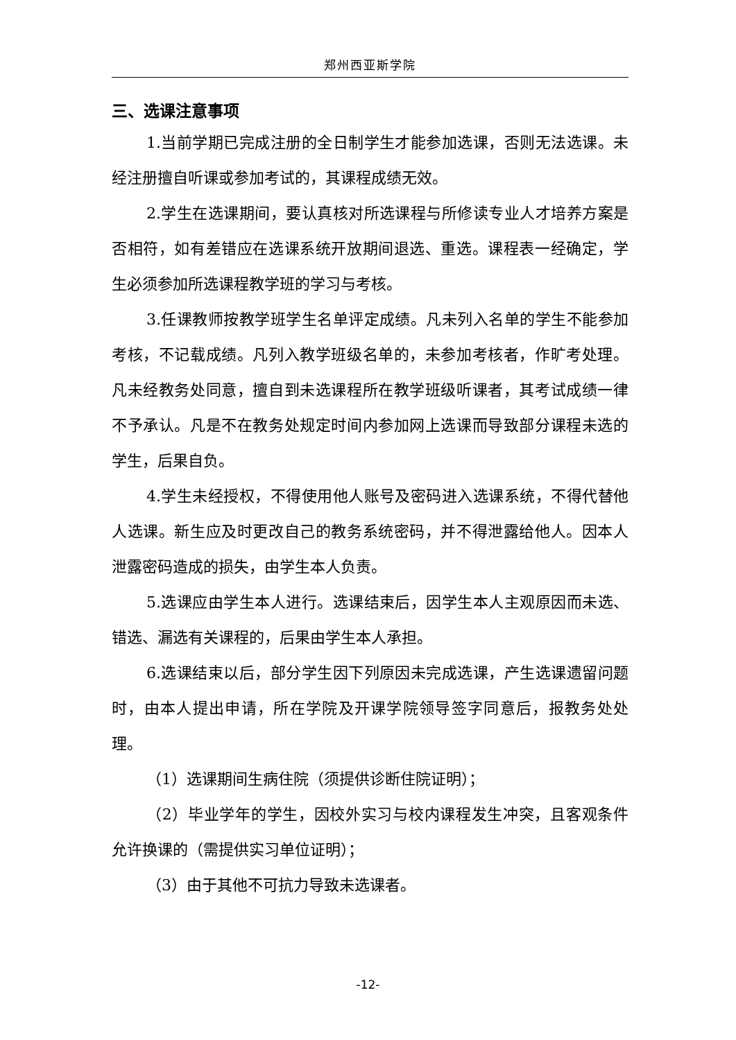郑州西亚斯学院
三、选课注意事项
1.当前学期已完成注册的全日制学生才能参加选课，否则无法选课。未经注册擅自听课或参加考试的，其课程成绩无效。
2.学生在选课期间，要认真核对所选课程与所修读专业人才培养方案是否相符，如有差错应在选课系统开放期间退选、重选。课程表一经确定，学生必须参加所选课程教学班的学习与考核。
3.任课教师按教学班学生名单评定成绩。凡未列入名单的学生不能参加考核，不记载成绩。凡列入教学班级名单的，未参加考核者，作旷考处理。凡未经教务处同意，擅自到未选课程所在教学班级听课者，其考试成绩一律不予承认。凡是不在教务处规定时间内参加网上选课而导致部分课程未选的学生，后果自负。
4.学生未经授权，不得使用他人账号及密码进入选课系统，不得代替他人选课。新生应及时更改自己的教务系统密码，并不得泄露给他人。因本人泄露密码造成的损失，由学生本人负责。
5.选课应由学生本人进行。选课结束后，因学生本人主观原因而未选、错选、漏选有关课程的，后果由学生本人承担。
6.选课结束以后，部分学生因下列原因未完成选课，产生选课遗留问题时，由本人提出申请，所在学院及开课学院领导签字同意后，报教务处处理。
（1）选课期间生病住院（须提供诊断住院证明）；
（2）毕业学年的学生，因校外实习与校内课程发生冲突，且客观条件允许换课的（需提供实习单位证明）；
（3）由于其他不可抗力导致未选课者。
-12-